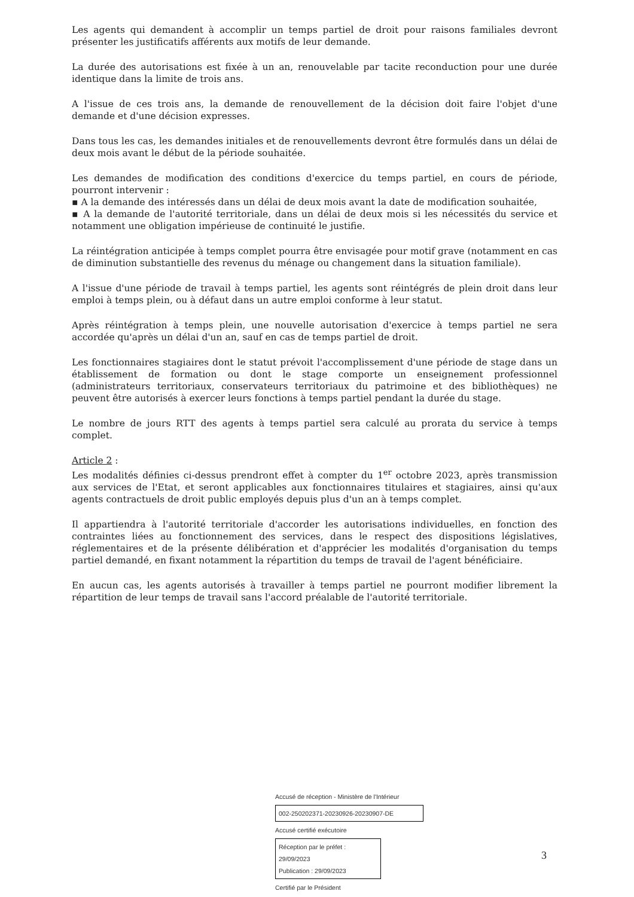Les agents qui demandent à accomplir un temps partiel de droit pour raisons familiales devront présenter les justificatifs afférents aux motifs de leur demande.
La durée des autorisations est fixée à un an, renouvelable par tacite reconduction pour une durée identique dans la limite de trois ans.
A l'issue de ces trois ans, la demande de renouvellement de la décision doit faire l'objet d'une demande et d'une décision expresses.
Dans tous les cas, les demandes initiales et de renouvellements devront être formulés dans un délai de deux mois avant le début de la période souhaitée.
Les demandes de modification des conditions d'exercice du temps partiel, en cours de période, pourront intervenir :
▪ A la demande des intéressés dans un délai de deux mois avant la date de modification souhaitée,
▪ A la demande de l'autorité territoriale, dans un délai de deux mois si les nécessités du service et notamment une obligation impérieuse de continuité le justifie.
La réintégration anticipée à temps complet pourra être envisagée pour motif grave (notamment en cas de diminution substantielle des revenus du ménage ou changement dans la situation familiale).
A l'issue d'une période de travail à temps partiel, les agents sont réintégrés de plein droit dans leur emploi à temps plein, ou à défaut dans un autre emploi conforme à leur statut.
Après réintégration à temps plein, une nouvelle autorisation d'exercice à temps partiel ne sera accordée qu'après un délai d'un an, sauf en cas de temps partiel de droit.
Les fonctionnaires stagiaires dont le statut prévoit l'accomplissement d'une période de stage dans un établissement de formation ou dont le stage comporte un enseignement professionnel (administrateurs territoriaux, conservateurs territoriaux du patrimoine et des bibliothèques) ne peuvent être autorisés à exercer leurs fonctions à temps partiel pendant la durée du stage.
Le nombre de jours RTT des agents à temps partiel sera calculé au prorata du service à temps complet.
Article 2 :
Les modalités définies ci-dessus prendront effet à compter du 1<sup>er</sup> octobre 2023, après transmission aux services de l'Etat, et seront applicables aux fonctionnaires titulaires et stagiaires, ainsi qu'aux agents contractuels de droit public employés depuis plus d'un an à temps complet.
Il appartiendra à l'autorité territoriale d'accorder les autorisations individuelles, en fonction des contraintes liées au fonctionnement des services, dans le respect des dispositions législatives, réglementaires et de la présente délibération et d'apprécier les modalités d'organisation du temps partiel demandé, en fixant notamment la répartition du temps de travail de l'agent bénéficiaire.
En aucun cas, les agents autorisés à travailler à temps partiel ne pourront modifier librement la répartition de leur temps de travail sans l'accord préalable de l'autorité territoriale.
Accusé de réception - Ministère de l'Intérieur
002-250202371-20230926-20230907-DE
Accusé certifié exécutoire
Réception par le préfet : 29/09/2023
Publication : 29/09/2023
Certifié par le Président
3